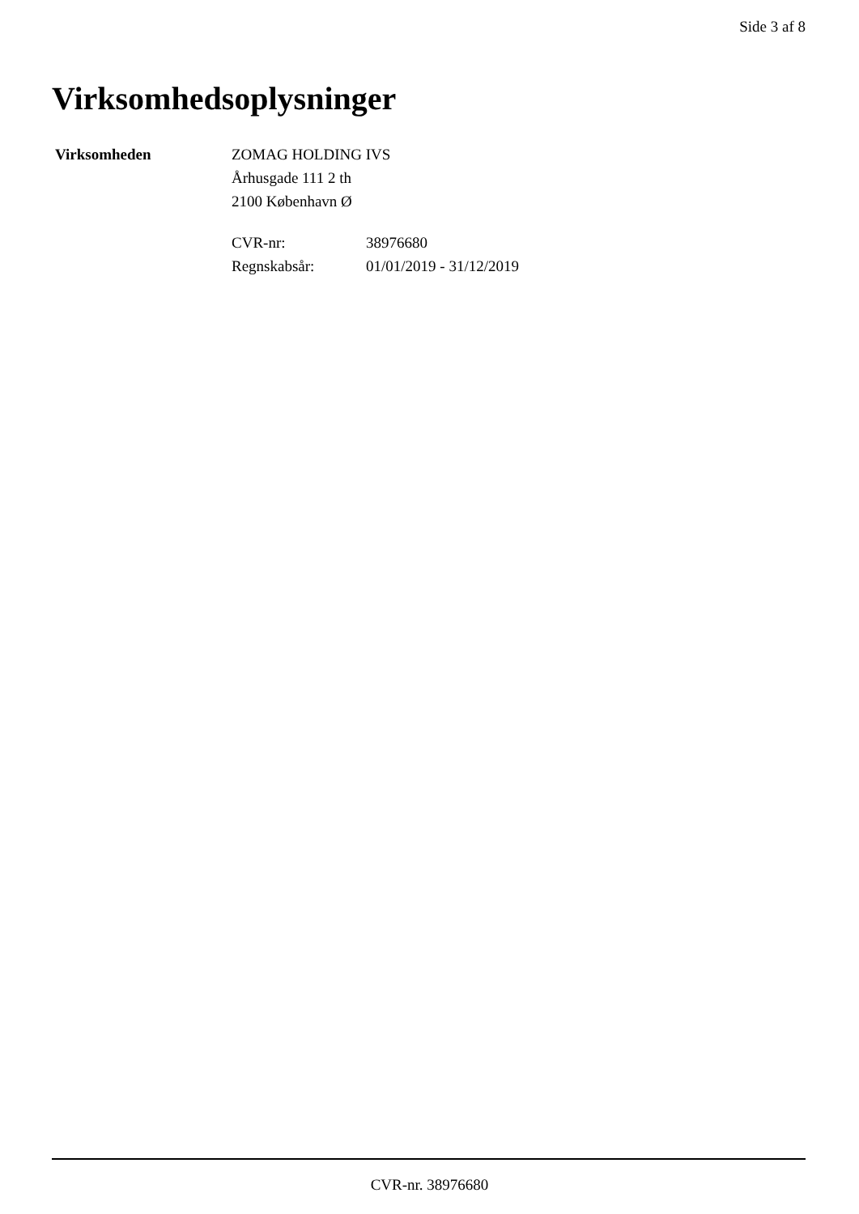Side 3 af 8
Virksomhedsoplysninger
Virksomheden ZOMAG HOLDING IVS
Århusgade 111 2 th
2100 København Ø
| CVR-nr: | 38976680 |
| Regnskabsår: | 01/01/2019 - 31/12/2019 |
CVR-nr. 38976680